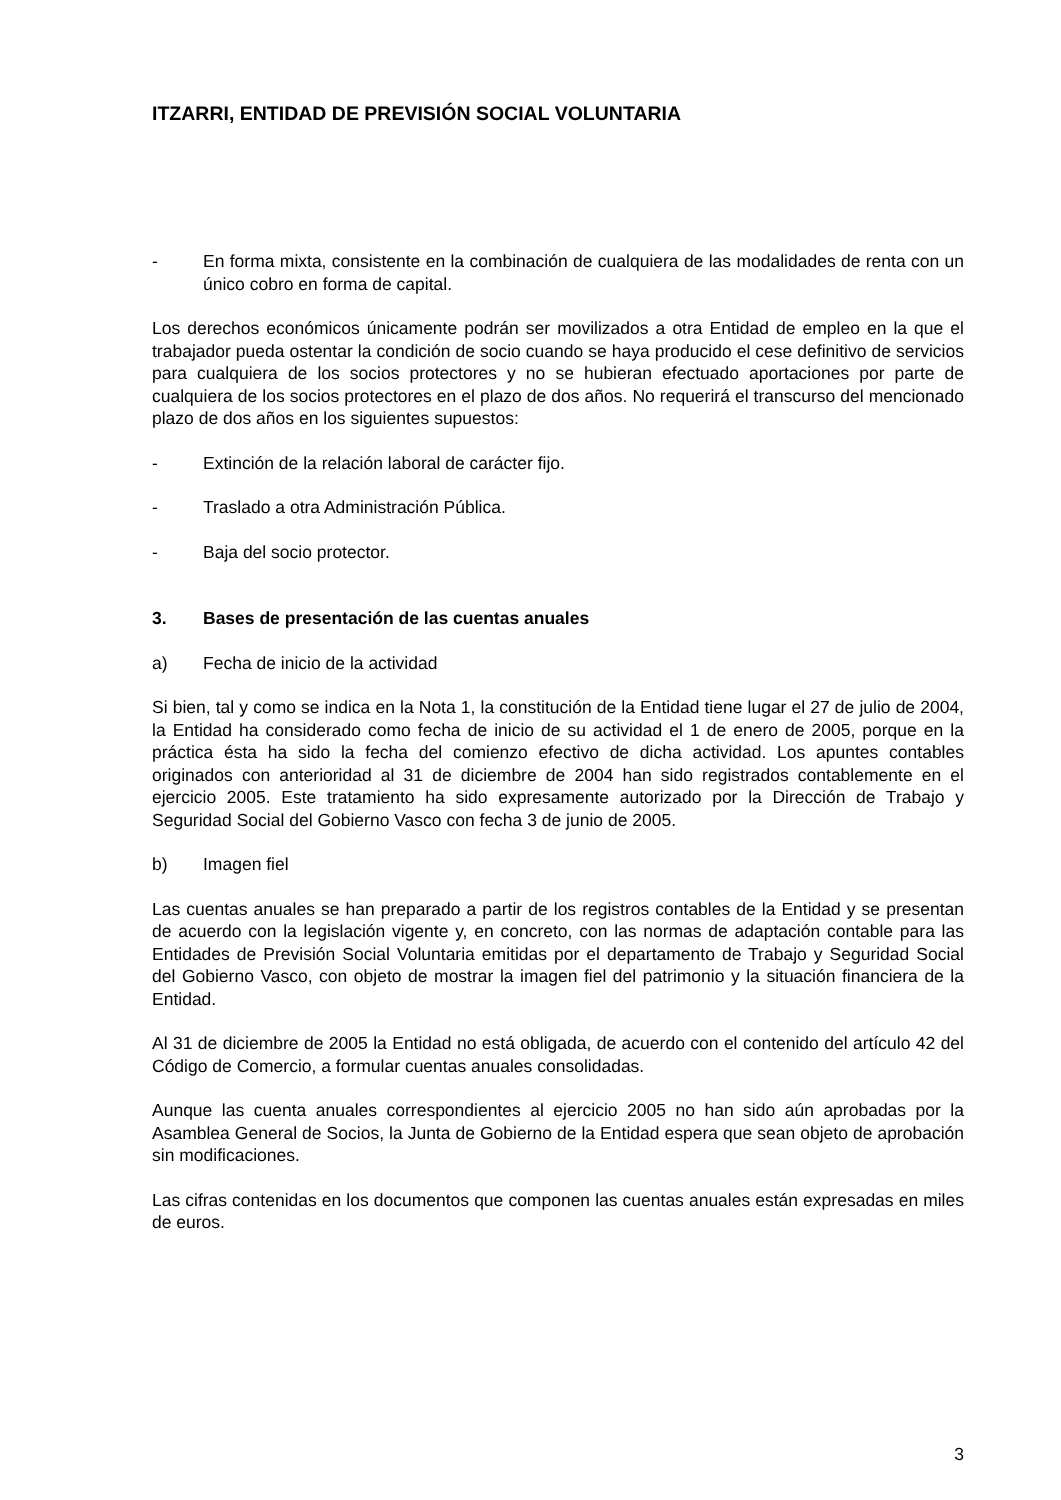ITZARRI, ENTIDAD DE PREVISIÓN SOCIAL VOLUNTARIA
- En forma mixta, consistente en la combinación de cualquiera de las modalidades de renta con un único cobro en forma de capital.
Los derechos económicos únicamente podrán ser movilizados a otra Entidad de empleo en la que el trabajador pueda ostentar la condición de socio cuando se haya producido el cese definitivo de servicios para cualquiera de los socios protectores y no se hubieran efectuado aportaciones por parte de cualquiera de los socios protectores en el plazo de dos años. No requerirá el transcurso del mencionado plazo de dos años en los siguientes supuestos:
- Extinción de la relación laboral de carácter fijo.
- Traslado a otra Administración Pública.
- Baja del socio protector.
3. Bases de presentación de las cuentas anuales
a) Fecha de inicio de la actividad
Si bien, tal y como se indica en la Nota 1, la constitución de la Entidad tiene lugar el 27 de julio de 2004, la Entidad ha considerado como fecha de inicio de su actividad el 1 de enero de 2005, porque en la práctica ésta ha sido la fecha del comienzo efectivo de dicha actividad. Los apuntes contables originados con anterioridad al 31 de diciembre de 2004 han sido registrados contablemente en el ejercicio 2005. Este tratamiento ha sido expresamente autorizado por la Dirección de Trabajo y Seguridad Social del Gobierno Vasco con fecha 3 de junio de 2005.
b) Imagen fiel
Las cuentas anuales se han preparado a partir de los registros contables de la Entidad y se presentan de acuerdo con la legislación vigente y, en concreto, con las normas de adaptación contable para las Entidades de Previsión Social Voluntaria emitidas por el departamento de Trabajo y Seguridad Social del Gobierno Vasco, con objeto de mostrar la imagen fiel del patrimonio y la situación financiera de la Entidad.
Al 31 de diciembre de 2005 la Entidad no está obligada, de acuerdo con el contenido del artículo 42 del Código de Comercio, a formular cuentas anuales consolidadas.
Aunque las cuenta anuales correspondientes al ejercicio 2005 no han sido aún aprobadas por la Asamblea General de Socios, la Junta de Gobierno de la Entidad espera que sean objeto de aprobación sin modificaciones.
Las cifras contenidas en los documentos que componen las cuentas anuales están expresadas en miles de euros.
3